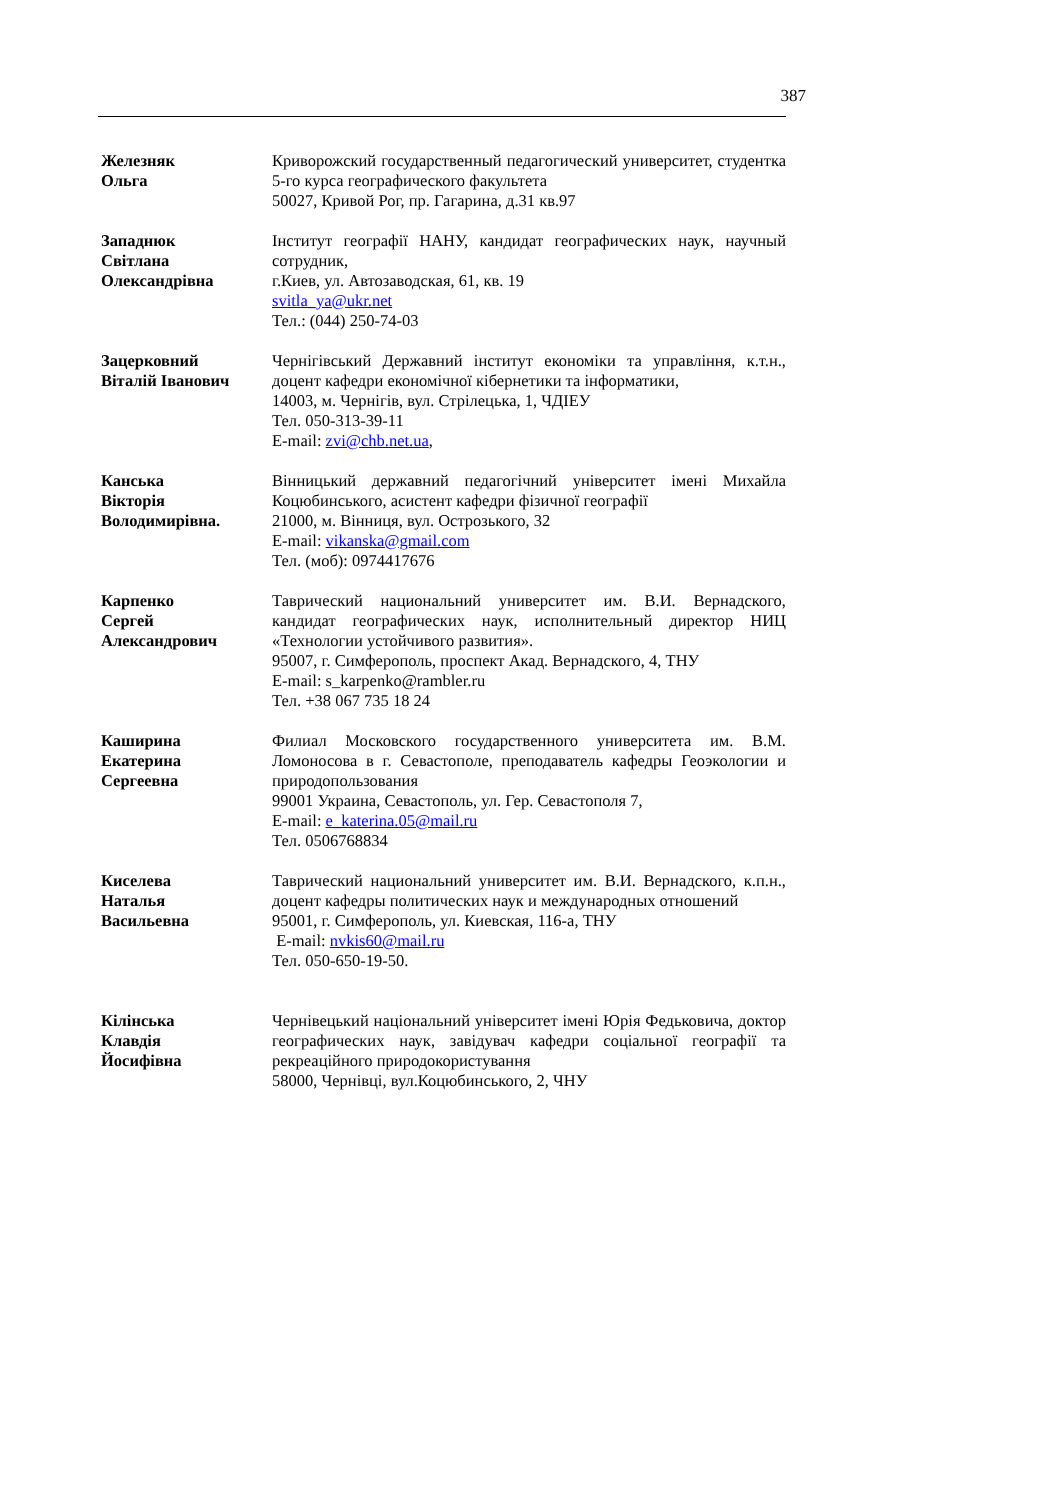387
Железняк
Ольга
Криворожский государственный педагогический университет, студентка 5-го курса географического факультета
50027, Кривой Рог, пр. Гагарина, д.31 кв.97
Западнюк
Світлана
Олександрівна
Інститут географії НАНУ, кандидат географических наук, научный сотрудник,
г.Киев, ул. Автозаводская, 61, кв. 19
svitla_ya@ukr.net
Тел.: (044) 250-74-03
Зацерковний
Віталій Іванович
Чернігівський Державний інститут економіки та управління, к.т.н., доцент кафедри економічної кібернетики та інформатики,
14003, м. Чернігів, вул. Стрілецька, 1, ЧДІЕУ
Тел. 050-313-39-11
E-mail: zvi@chb.net.ua,
Канська
Вікторія
Володимирівна.
Вінницький державний педагогічний університет імені Михайла Коцюбинського, асистент кафедри фізичної географії
21000, м. Вінниця, вул. Острозького, 32
E-mail: vikanska@gmail.com
Тел. (моб): 0974417676
Карпенко
Сергей
Александрович
Таврический национальний университет им. В.И. Вернадского, кандидат географических наук, исполнительный директор НИЦ «Технологии устойчивого развития».
95007, г. Симферополь, проспект Акад. Вернадского, 4, ТНУ
E-mail: s_karpenko@rambler.ru
Тел. +38 067 735 18 24
Каширина
Екатерина
Сергеевна
Филиал Московского государственного университета им. В.М. Ломоносова в г. Севастополе, преподаватель кафедры Геоэкологии и природопользования
99001 Украина, Севастополь, ул. Гер. Севастополя 7,
E-mail: e_katerina.05@mail.ru
Тел. 0506768834
Киселева
Наталья
Васильевна
Таврический национальний университет им. В.И. Вернадского, к.п.н., доцент кафедры политических наук и международных отношений
95001, г. Симферополь, ул. Киевская, 116-а, ТНУ
E-mail: nvkis60@mail.ru
Тел. 050-650-19-50.
Кілінська
Клавдія
Йосифівна
Чернівецький національний університет імені Юрія Федьковича, доктор географических наук, завідувач кафедри соціальної географії та рекреаційного природокористування
58000, Чернівці, вул.Коцюбинського, 2, ЧНУ